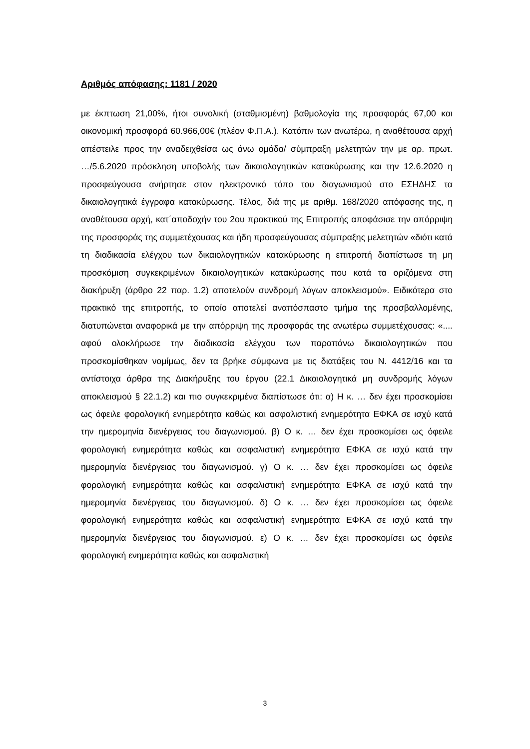Αριθμός απόφασης: 1181 / 2020
με έκπτωση 21,00%, ήτοι συνολική (σταθμισμένη) βαθμολογία της προσφοράς 67,00 και οικονομική προσφορά 60.966,00€ (πλέον Φ.Π.Α.). Κατόπιν των ανωτέρω, η αναθέτουσα αρχή απέστειλε προς την αναδειχθείσα ως άνω ομάδα/ σύμπραξη μελετητών την με αρ. πρωτ. …/5.6.2020 πρόσκληση υποβολής των δικαιολογητικών κατακύρωσης και την 12.6.2020 η προσφεύγουσα ανήρτησε στον ηλεκτρονικό τόπο του διαγωνισμού στο ΕΣΗΔΗΣ τα δικαιολογητικά έγγραφα κατακύρωσης. Τέλος, διά της με αριθμ. 168/2020 απόφασης της, η αναθέτουσα αρχή, κατ΄αποδοχήν του 2ου πρακτικού της Επιτροπής αποφάσισε την απόρριψη της προσφοράς της συμμετέχουσας και ήδη προσφεύγουσας σύμπραξης μελετητών «διότι κατά τη διαδικασία ελέγχου των δικαιολογητικών κατακύρωσης η επιτροπή διαπίστωσε τη μη προσκόμιση συγκεκριμένων δικαιολογητικών κατακύρωσης που κατά τα οριζόμενα στη διακήρυξη (άρθρο 22 παρ. 1.2) αποτελούν συνδρομή λόγων αποκλεισμού». Ειδικότερα στο πρακτικό της επιτροπής, το οποίο αποτελεί αναπόσπαστο τμήμα της προσβαλλομένης, διατυπώνεται αναφορικά με την απόρριψη της προσφοράς της ανωτέρω συμμετέχουσας: «.... αφού ολοκλήρωσε την διαδικασία ελέγχου των παραπάνω δικαιολογητικών που προσκομίσθηκαν νομίμως, δεν τα βρήκε σύμφωνα με τις διατάξεις του Ν. 4412/16 και τα αντίστοιχα άρθρα της Διακήρυξης του έργου (22.1 Δικαιολογητικά μη συνδρομής λόγων αποκλεισμού § 22.1.2) και πιο συγκεκριμένα διαπίστωσε ότι: α) Η κ. … δεν έχει προσκομίσει ως όφειλε φορολογική ενημερότητα καθώς και ασφαλιστική ενημερότητα ΕΦΚΑ σε ισχύ κατά την ημερομηνία διενέργειας του διαγωνισμού. β) Ο κ. … δεν έχει προσκομίσει ως όφειλε φορολογική ενημερότητα καθώς και ασφαλιστική ενημερότητα ΕΦΚΑ σε ισχύ κατά την ημερομηνία διενέργειας του διαγωνισμού. γ) Ο κ. … δεν έχει προσκομίσει ως όφειλε φορολογική ενημερότητα καθώς και ασφαλιστική ενημερότητα ΕΦΚΑ σε ισχύ κατά την ημερομηνία διενέργειας του διαγωνισμού. δ) Ο κ. … δεν έχει προσκομίσει ως όφειλε φορολογική ενημερότητα καθώς και ασφαλιστική ενημερότητα ΕΦΚΑ σε ισχύ κατά την ημερομηνία διενέργειας του διαγωνισμού. ε) Ο κ. … δεν έχει προσκομίσει ως όφειλε φορολογική ενημερότητα καθώς και ασφαλιστική
3